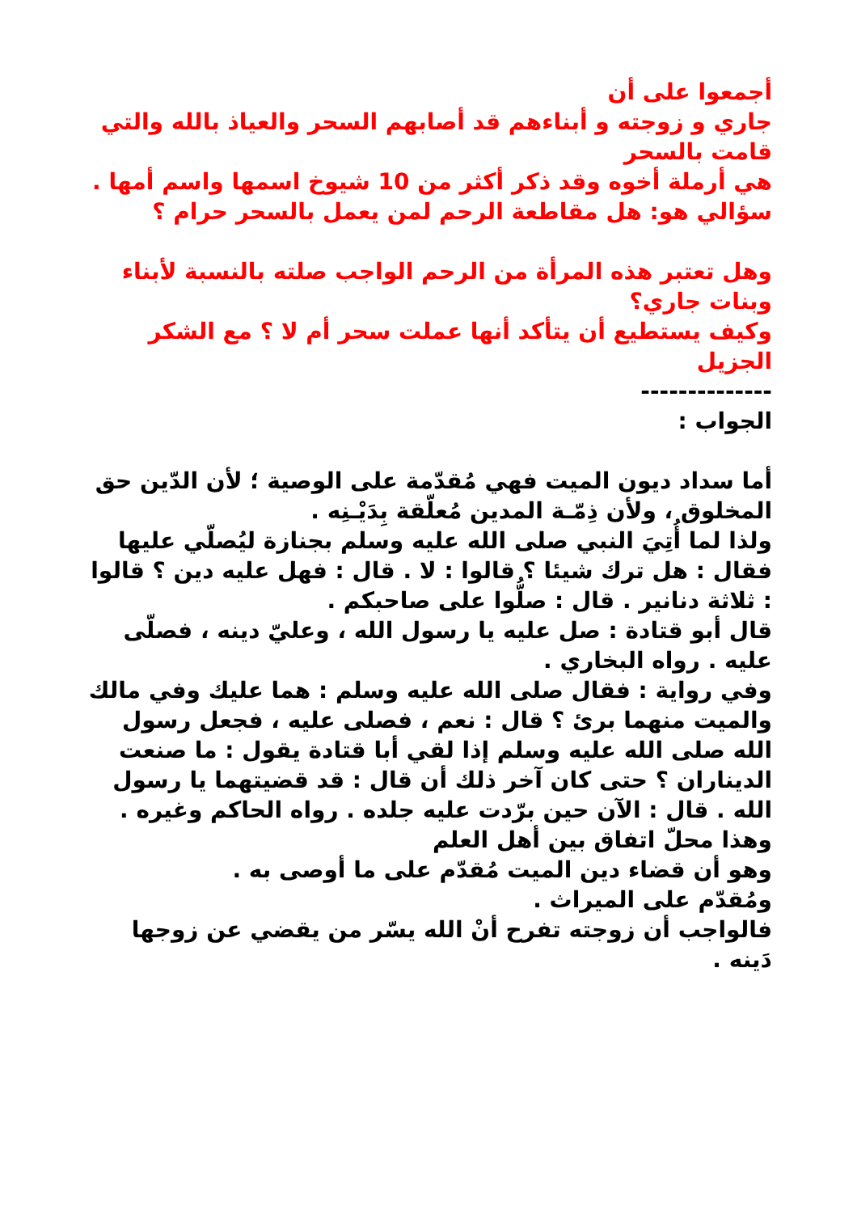أجمعوا على أن
جاري و زوجته و أبناءهم قد أصابهم السحر والعياذ بالله والتي قامت بالسحر
هي أرملة أخوه وقد ذكر أكثر من 10 شيوخ اسمها واسم أمها .
سؤالي هو: هل مقاطعة الرحم لمن يعمل بالسحر حرام ؟
وهل تعتبر هذه المرأة من الرحم الواجب صلته بالنسبة لأبناء وبنات جاري؟
وكيف يستطيع أن يتأكد أنها عملت سحر أم لا ؟ مع الشكر الجزيل
--------------
الجواب :
أما سداد ديون الميت فهي مُقدّمة على الوصية ؛ لأن الدّين حق المخلوق ، ولأن ذِمّـة المدين مُعلّقة بِدَيْـنِه .
ولذا لما أُتِيَ النبي صلى الله عليه وسلم بجنازة ليُصلّي عليها فقال : هل ترك شيئا ؟ قالوا : لا . قال : فهل عليه دين ؟ قالوا : ثلاثة دنانير . قال : صلُّوا على صاحبكم .
قال أبو قتادة : صل عليه يا رسول الله ، وعليّ دينه ، فصلّى عليه . رواه البخاري .
وفي رواية : فقال صلى الله عليه وسلم : هما عليك وفي مالك والميت منهما برئ ؟ قال : نعم ، فصلى عليه ، فجعل رسول الله صلى الله عليه وسلم إذا لقي أبا قتادة يقول : ما صنعت الديناران ؟ حتى كان آخر ذلك أن قال : قد قضيتهما يا رسول الله . قال : الآن حين برّدت عليه جلده . رواه الحاكم وغيره .
وهذا محلّ اتفاق بين أهل العلم
وهو أن قضاء دين الميت مُقدّم على ما أوصى به .
ومُقدّم على الميراث .
فالواجب أن زوجته تفرح أنْ الله يسّر من يقضي عن زوجها دَينه .